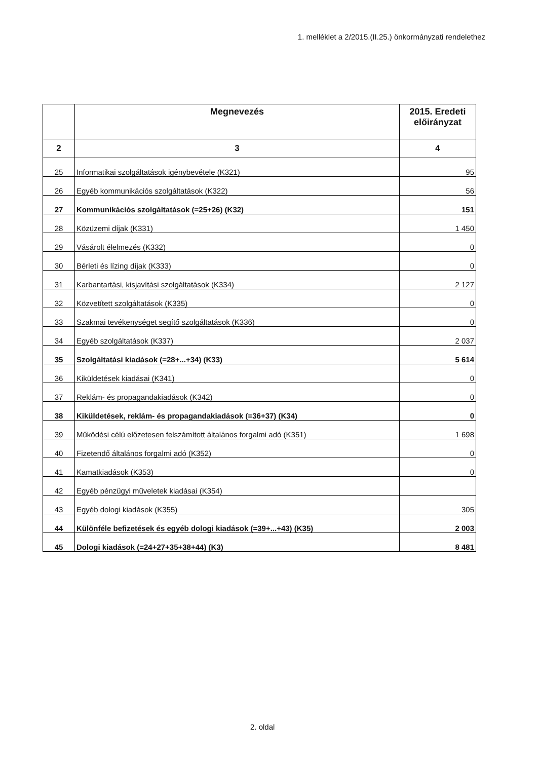1. melléklet a 2/2015.(II.25.) önkormányzati rendelethez
| | Megnevezés | 2015. Eredeti előirányzat |
| --- | --- | --- |
| 2 | 3 | 4 |
| 25 | Informatikai szolgáltatások igénybevétele (K321) | 95 |
| 26 | Egyéb kommunikációs szolgáltatások (K322) | 56 |
| 27 | Kommunikációs szolgáltatások (=25+26) (K32) | 151 |
| 28 | Közüzemi díjak (K331) | 1 450 |
| 29 | Vásárolt élelmezés (K332) | 0 |
| 30 | Bérleti és lízing díjak (K333) | 0 |
| 31 | Karbantartási, kisjavítási szolgáltatások (K334) | 2 127 |
| 32 | Közvetített szolgáltatások (K335) | 0 |
| 33 | Szakmai tevékenységet segítő szolgáltatások (K336) | 0 |
| 34 | Egyéb szolgáltatások (K337) | 2 037 |
| 35 | Szolgáltatási kiadások (=28+...+34) (K33) | 5 614 |
| 36 | Kiküldetések kiadásai (K341) | 0 |
| 37 | Reklám- és propagandakiadások (K342) | 0 |
| 38 | Kiküldetések, reklám- és propagandakiadások (=36+37) (K34) | 0 |
| 39 | Működési célú előzetesen felszámított általános forgalmi adó (K351) | 1 698 |
| 40 | Fizetendő általános forgalmi adó (K352) | 0 |
| 41 | Kamatkiadások (K353) | 0 |
| 42 | Egyéb pénzügyi műveletek kiadásai (K354) | |
| 43 | Egyéb dologi kiadások (K355) | 305 |
| 44 | Különféle befizetések és egyéb dologi kiadások (=39+...+43) (K35) | 2 003 |
| 45 | Dologi kiadások (=24+27+35+38+44) (K3) | 8 481 |
2. oldal